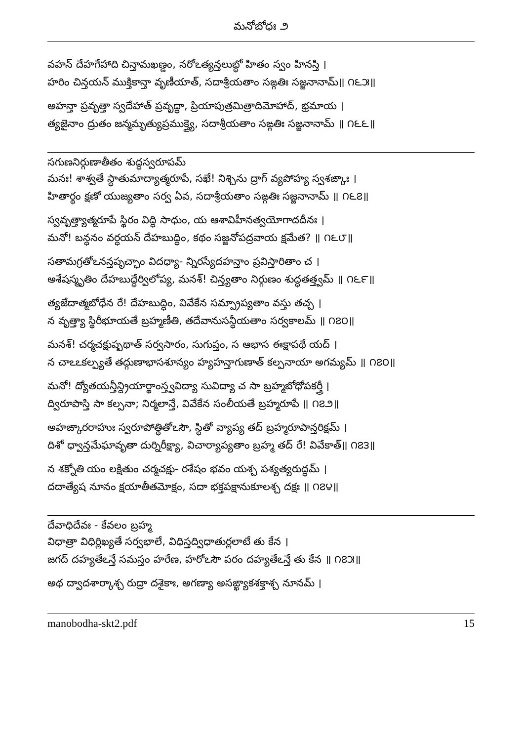మనోబోధః ౨
వహన్ దేహగేహాది చిన్తామఖణ్డం, నరోఽత్యన్తలుబ్ధో హితం స్వం హినస్తి ।
హరిం చిన్తయన్ ముక్తికాన్తా వృణీయాత్, సదాశ్రీయతాం సఙ్గతిః సజ్జనానామ్॥ ౧౬౫॥
అహన్తా ప్రవృత్తా స్వదేహాత్ ప్రవృద్ధా, ప్రియాపుత్రమిత్రాదిమోహాద్, భ్రమాయ ।
త్యజైనాం ద్రుతం జన్మమృత్యుప్రముక్త్యై, సదాశ్రీయతాం సఙ్గతిః సజ్జనానామ్ ॥ ౧౬౬॥
సగుణనిర్గుణాతీతం శుద్ధస్వరూపమ్
మనః! శాశ్వతే స్థాతుమాద్యాత్మరూపే, సఖే! నిశ్చిను ద్రాగ్ వ్యపోహ్య స్వశఙ్కాః ।
హితార్థం క్షణో యుజ్యతాం సర్వ ఏవ, సదాశ్రీయతాం సఙ్గతిః సజ్జనానామ్ ॥ ౧౬౭॥
స్వవృత్త్యాత్మరూపే స్థిరం విద్ధి సాధుం, య ఆశావిహీనత్వయోగాదదీనః ।
మనో! బన్ధనం వర్ధయన్ దేహబుద్ధిం, కథం సజ్జనోపద్రవాయ క్షమేత? ॥ ౧౬౮॥
సతామగ్రతోఽనన్తపృచ్ఛాం విదధ్యా- న్నిరస్యేదహన్తాం ప్రవిస్తారితాం చ ।
అశేషస్మృతిం దేహబుద్ధేర్విలోప్య, మనశ్! చిన్త్యతాం నిర్గుణం శుద్ధతత్త్వమ్ ॥ ౧౬౯॥
త్యజేదాత్మబోధేన రే! దేహబుద్ధిం, వివేకేన సమ్ప్రాప్యతాం వస్తు తచ్చ ।
న వృత్త్యా స్థిరీభూయతే బ్రహ్మణీతి, తదేవానుసన్ధీయతాం సర్వకాలమ్ ॥ ౧౭౦॥
మనశ్! చర్మచక్షుష్పథాత్ సర్వసారం, సుగుప్తం, స ఆభాస ఈక్షాపథే యద్ ।
న చాఽఽకల్ప్యతే తద్గుణాభాసశూన్యం హ్యహన్తాగుణాత్ కల్పనాయా అగమ్యమ్ ॥ ౧౭౦॥
మనో! ద్యోతయన్తీన్ద్రియార్థాంస్త్వవిద్యా సువిద్యా చ సా బ్రహ్మబోధోపకర్త్రీ ।
ద్విరూపాస్తి సా కల్పనా; నిర్మలాన్తే, వివేకేన సంలీయతే బ్రహ్మరూపే ॥ ౧౭౨॥
అహఙ్కారరాహుః స్వరూపోత్థితోఽసౌ, స్థితో వ్యాప్య తద్ బ్రహ్మరూపాన్తరిక్షమ్ ।
దిశో ధ్వాన్తమేఘావృతా దుర్నిరీక్ష్యా, విచార్యాప్యతాం బ్రహ్మ తద్ రే! వివేకాత్॥ ౧౭౩॥
న శక్నోతి యం లక్షితుం చర్మచక్షు- రశేషం భవం యశ్చ పశ్యత్యరుద్ధమ్ ।
దదాత్యేష నూనం క్షయాతీతమోక్షం, సదా భక్తపక్షానుకూలశ్చ దక్షః ॥ ౧౭౪॥
దేవాధిదేవః - కేవలం బ్రహ్మ
విధాత్రా విధిర్లిఖ్యతే సర్వభాలే, విధిస్తద్విధాతుర్లలాటే తు కేన ।
జగద్ దహ్యతేఽన్తే సమస్తం హరేణ, హరోఽసౌ పరం దహ్యతేఽన్తే తు కేన ॥ ౧౭౫॥
అథ ద్వాదశార్కాశ్చ రుద్రా దశైకాః, అగణ్యా అసఙ్ఖ్యాకశక్తాశ్చ నూనమ్ ।
manobodha-skt2.pdf 15